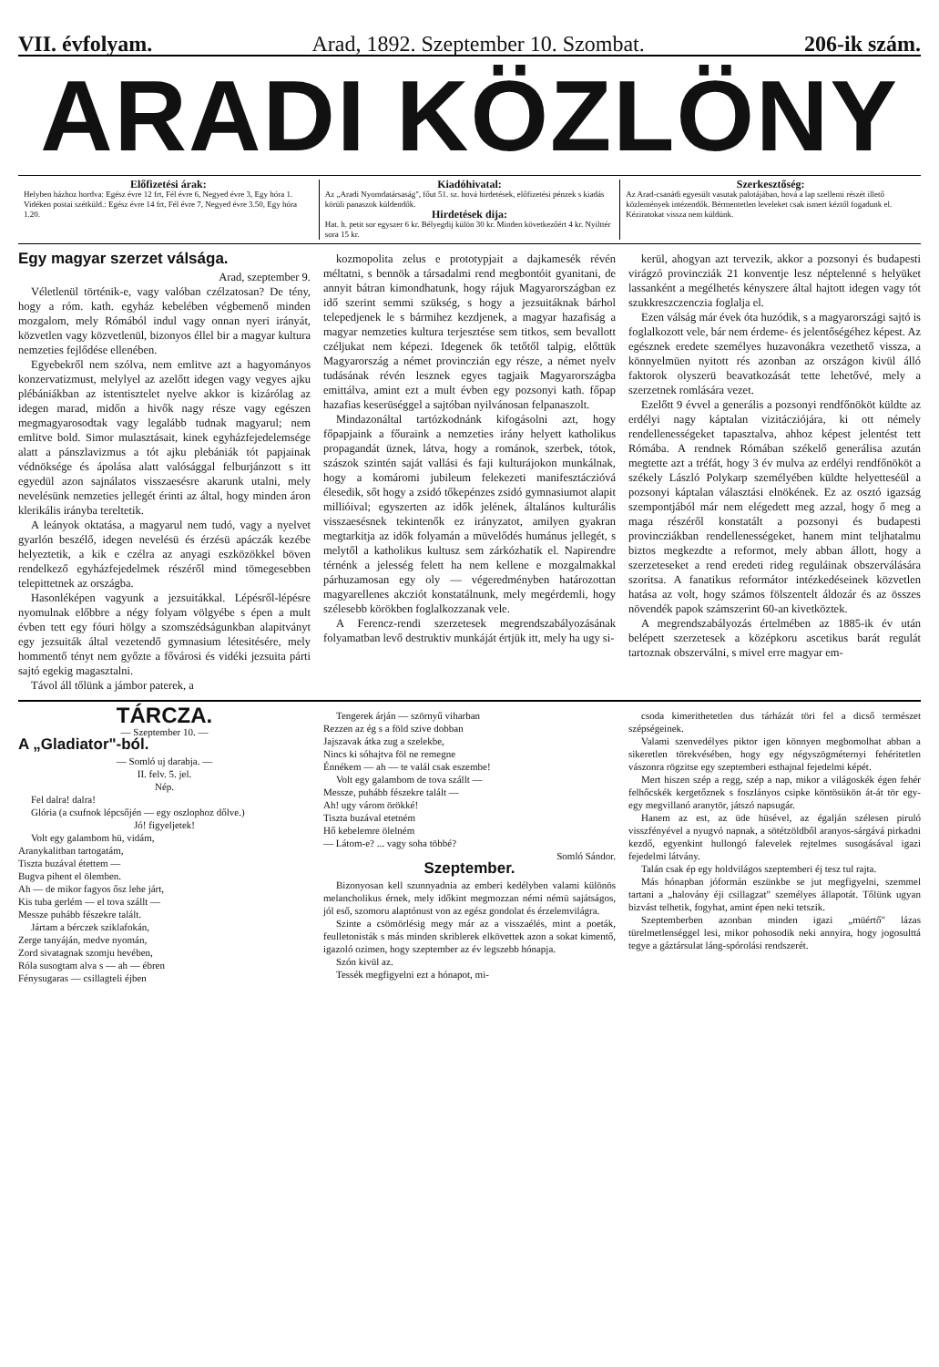VII. évfolyam. Arad, 1892. Szeptember 10. Szombat. 206-ik szám.
ARADI KÖZLÖNY
Előfizetési árak:
Helyben házhoz hordva: Egész évre 12 frt, Fél évre 6, Negyed évre 3, Egy hóra 1.
Vidéken postai szétküld.: Egész évre 14 frt, Fél évre 7, Negyed évre 3.50, Egy hóra 1.20.
Kiadóhivatal:
Az „Aradi Nyomdatársaság", főut 51. sz. hová hirdetések, előfizetési pénzek s kiadás körüli panaszok küldendők.
Hirdetések dija:
Hat. h. petit sor egyszer 6 kr. Bélyegdij külön 30 kr. Minden következőért 4 kr. Nyilttér sora 15 kr.
Szerkesztőség:
Az Arad-csanádi egyesült vasutak palotájában, hová a lap szellemi részét illető közlemények intézendők. Bérmentetlen leveleket csak ismert kéztől fogadunk el. Kéziratokat vissza nem küldünk.
Egy magyar szerzet válsága.
Arad, szeptember 9.
Véletlenül történik-e, vagy valóban czélzatosan? De tény, hogy a róm. kath. egyház kebelében végbemenő minden mozgalom, mely Rómából indul vagy onnan nyeri irányát, közvetlen vagy közvetlenül, bizonyos éllel bir a magyar kultura nemzeties fejlődése ellenében.
Egyebekről nem szólva, nem emlitve azt a hagyományos konzervatizmust, melylyel az azelőtt idegen vagy vegyes ajku plébániákban az istentisztelet nyelve akkor is kizárólag az idegen marad, midőn a hivők nagy része vagy egészen megmagyarosodtak vagy legalább tudnak magyarul; nem emlitve bold. Simor mulasztásait, kinek egyházfejedelemsége alatt a pánszlavizmus a tót ajku plebániák tót papjainak védnöksége és ápolása alatt valósággal felburjánzott s itt egyedül azon sajnálatos visszaesésre akarunk utalni, mely nevelésünk nemzeties jellegét érinti az által, hogy minden áron klerikális irányba tereltetik.
A leányok oktatása, a magyarul nem tudó, vagy a nyelvet gyarlón beszélő, idegen nevelésü és érzésü apáczák kezébe helyeztetik, a kik e czélra az anyagi eszközökkel böven rendelkező egyházfejedelmek részéről mind tömegesebben telepittetnek az országba.
Hasonléképen vagyunk a jezsuitákkal. Lépésről-lépésre nyomulnak előbbre a négy folyam völgyébe s épen a mult évben tett egy fóuri hölgy a szomszédságunkban alapitványt egy jezsuiták által vezetendő gymnasium létesitésére, mely hommentő tényt nem győzte a fővárosi és vidéki jezsuita párti sajtó egekig magasztalni.
Távol áll tőlünk a jámbor paterek, a
kozmopolita zelus e prototypjait a dajkamesék révén méltatni, s bennök a társadalmi rend megbontóit gyanitani, de annyit bátran kimondhatunk, hogy rájuk Magyarországban ez idő szerint semmi szükség, s hogy a jezsuitáknak bárhol telepedjenek le s bármihez kezdjenek, a magyar hazafiság a magyar nemzeties kultura terjesztése sem titkos, sem bevallott czélju­kat nem képezi. Idegenek ők tetőtől talpig, előttük Magyarország a német provinczián egy része, a német nyelv tudásának révén lesznek egyes tagjaik Magyarországba emittálva, amint ezt a mult évben egy pozsonyi kath. főpap hazafias keserüséggel a sajtóban nyilvánosan felpanaszolt.
Mindazonáltal tartózkodnánk kifogásolni azt, hogy főpapjaink a főuraink a nemzeties irány helyett katholikus propagandát üznek, látva, hogy a románok, szerbek, tótok, szászok szintén saját vallási és faji kulturájokon munkálnak, hogy a komáromi jubileum felekezeti manifesztáczióvá élesedik, sőt hogy a zsidó tőkepénzes zsidó gymnasiumot alapit millióival; egyszerten az idők jelének, általános kulturális visszaesésnek tekintenők ez irányzatot, amilyen gyakran megtarkitja az idők folyamán a müvelődés humánus jellegét, s melytől a katholikus kultusz sem zárkózhatik el. Napirendre térnénk a jelesség felett ha nem kellene e mozgalmakkal párhuzamosan egy oly — végeredményben határozottan magyarellenes akcziót konstatálnunk, mely megérdemli, hogy szélesebb körökben foglalkozzanak vele.
A Ferencz-rendi szerzetesek megrendszabályozásának folyamatban levő destruktiv munkáját értjük itt, mely ha ugy si-
kerül, ahogyan azt tervezik, akkor a pozsonyi és budapesti virágzó provincziák 21 konventje lesz néptelenné s helyüket lassanként a megélhetés kényszere által hajtott idegen vagy tót szukkreszczenczia foglalja el.
Ezen válság már évek óta huzódik, s a magyarországi sajtó is foglalkozott vele, bár nem érdeme- és jelentőségéhez képest. Az egésznek eredete személyes huzavonákra vezethető vissza, a könnyelmüen nyitott rés azonban az országon kivül álló faktorok olyszerü beavatkozását tette lehetővé, mely a szerzetnek romlására vezet.
Ezelőtt 9 évvel a generális a pozsonyi rendfőnököt küldte az erdélyi nagy káptalan vizitácziójára, ki ott némely rendellenességeket tapasztalva, ahhoz képest jelentést tett Rómába. A rendnek Rómában székelő generálisa azután megtette azt a tréfát, hogy 3 év mulva az erdélyi rendfőnököt a székely László Polykarp személyében küldte helyetteséül a pozsonyi káptalan választási elnökének. Ez az osztó igazság szempontjából már nem elégedett meg azzal, hogy ő meg a maga részéről konstatált a pozsonyi és budapesti provincziákban rendellenességeket, hanem mint teljhatalmu biztos megkezdte a reformot, mely abban állott, hogy a szerzeteseket a rend eredeti rideg reguláinak obszerválására szoritsa. A fanatikus reformátor intézkedéseinek közvetlen hatása az volt, hogy számos fölszentelt áldozár és az összes növendék papok számszerint 60-an kivetköztek.
A megrendszabályozás értelmében az 1885-ik év után belépett szerzetesek a középkoru ascetikus barát regulát tartoznak obszerválni, s mivel erre magyar em-
TÁRCZA.
— Szeptember 10. —
A „Gladiator"-ból.
— Somló uj darabja. —
II. felv. 5. jel.
Nép.
Fel dalra! dalra!
Glória (a csufnok lépcsőjén — egy oszlophoz dőlve.)
Jó! figyeljetek!
Volt egy galambom hü, vidám,
Aranykalitban tartogatám,
Tiszta buzával étettem —
Bugva pihent el ölemben.
Ah — de mikor fagyos ősz lehe járt,
Kis tuba gerlém — el tova szállt —
Messze puhább fészekre talált.
Jártam a bérczek sziklafokán,
Zerge tanyáján, medve nyomán,
Zord sivatagnak szomju hevében,
Róla susogtam alva s — ah — ébren
Fénysugaras — csillagteli éjben
Tengerek árján — szörnyű viharban
Rezzen az ég s a föld szive dobban
Jajszavak átka zug a szelekbe,
Nincs ki sóhajtva föl ne remegne
Énnékem — ah — te valál csak eszembe!
Volt egy galambom de tova szállt —
Messze, puhább fészekre talált —
Ah! ugy várom örökké!
Tiszta buzával etetném
Hő kebelemre ölelném
— Látom-e? ... vagy soha többé?
Somló Sándor.
Szeptember.
Bizonyosan kell szunnyadnia az emberi kedélyben valami különös melancholikus érnek, mely időkint megmozzan némi némü sajátságos, jól eső, szomoru alaptónust von az egész gondolat és érzelemvilágra.
Szinte a csömörlésig megy már az a visszaélés, mint a poeták, feulletonisták s más minden skriblerek elkövettek azon a sokat kimentő, igazoló ozimen, hogy szeptember az év legszebb hónapja.
Szón kivül az.
Tessék megfigyelni ezt a hónapot, mi-
csoda kimerithetetlen dus tárházát töri fel a dicső természet szépségeinek.
Valami szenvedélyes piktor igen könnyen megbomolhat abban a sikeretlen törekvésében, hogy egy négyszögméternyi fehéritetlen vászonra rögzitse egy szeptemberi esthajnal fejedelmi képét.
Mert hiszen szép a regg, szép a nap, mikor a világoskék égen fehér felhőcskék kergetőznek s foszlányos csipke köntösükön át-át tör egy-egy megvillanó aranytör, játszó napsugár.
Hanem az est, az üde hüsével, az égalján szélesen piruló visszfényével a nyugvó napnak, a sötétzöldből aranyos-sárgává pirkadni kezdő, egyenkint hullongó falevelek rejtelmes susogásával igazi fejedelmi látvány.
Talán csak ép egy holdvilágos szeptemberi éj tesz tul rajta.
Más hónapban jóformán eszünkbe se jut megfigyelni, szemmel tartani a „halovány éji csillagzat" személyes állapotát. Tőlünk ugyan bizvást telhetik, fogyhat, amint épen neki tetszik.
Szeptemberben azonban minden igazi „müértő" lázas türelmetlenséggel lesi, mikor pohosodik neki annyira, hogy jogosulttá tegye a gáztársulat láng-spórolási rendszerét.